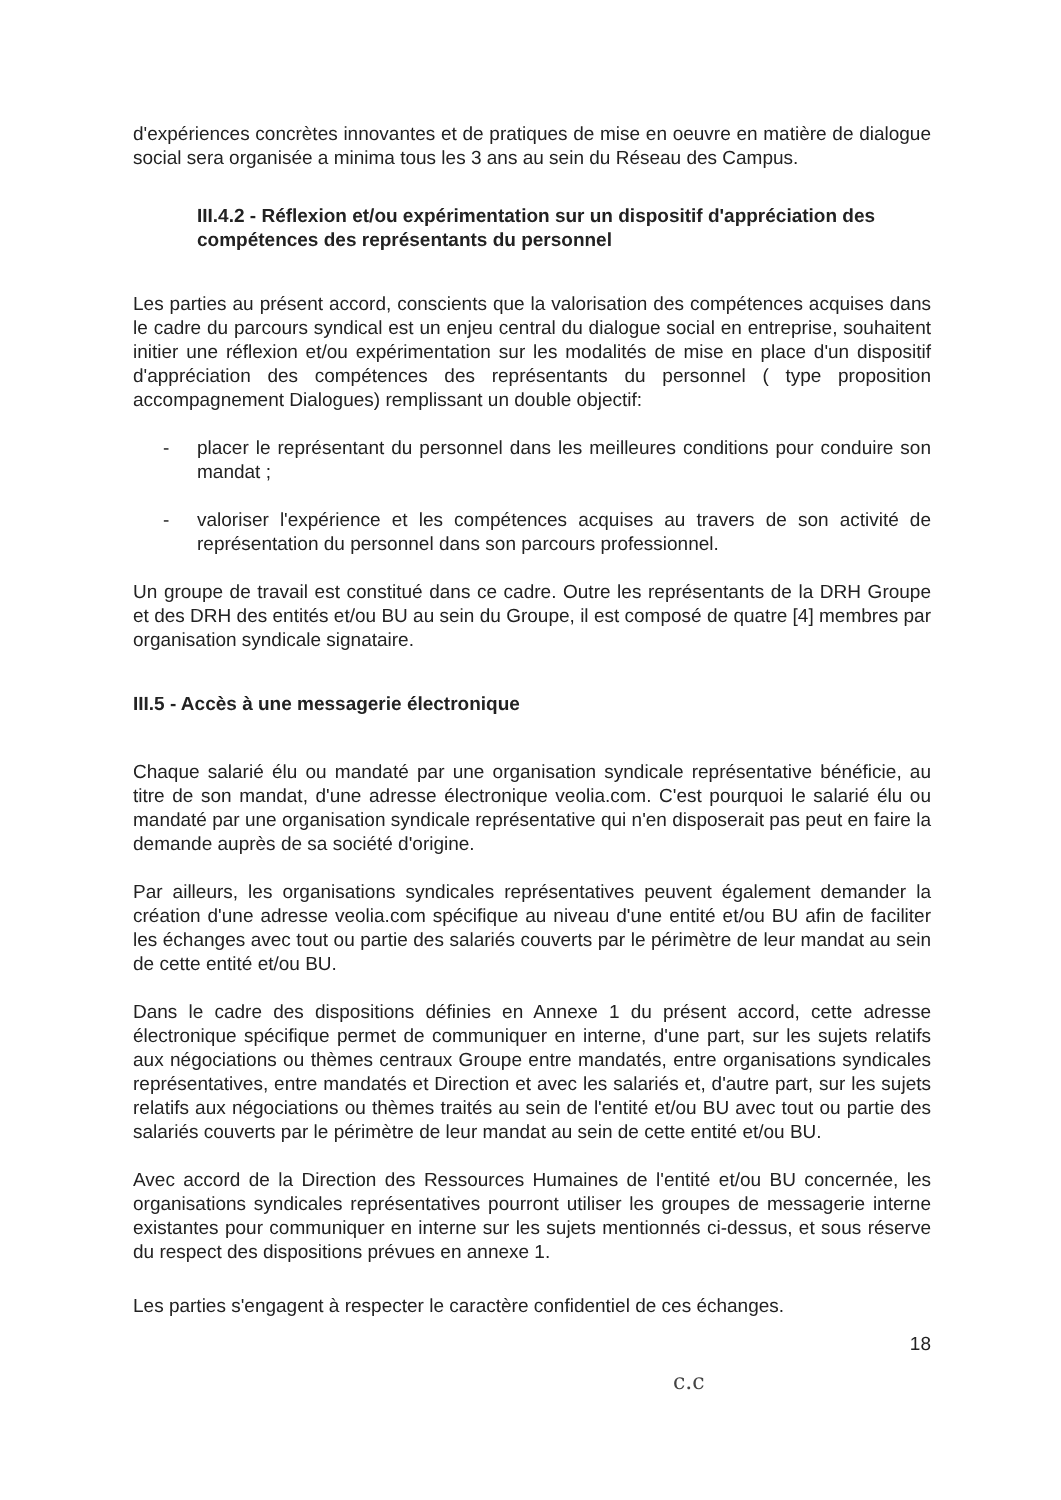d'expériences concrètes innovantes et de pratiques de mise en oeuvre en matière de dialogue social sera organisée a minima tous les 3 ans au sein du Réseau des Campus.
III.4.2 - Réflexion et/ou expérimentation sur un dispositif d'appréciation des compétences des représentants du personnel
Les parties au présent accord, conscients que la valorisation des compétences acquises dans le cadre du parcours syndical est un enjeu central du dialogue social en entreprise, souhaitent initier une réflexion et/ou expérimentation sur les modalités de mise en place d'un dispositif d'appréciation des compétences des représentants du personnel ( type proposition accompagnement Dialogues) remplissant un double objectif:
- placer le représentant du personnel dans les meilleures conditions pour conduire son mandat ;
- valoriser l'expérience et les compétences acquises au travers de son activité de représentation du personnel dans son parcours professionnel.
Un groupe de travail est constitué dans ce cadre. Outre les représentants de la DRH Groupe et des DRH des entités et/ou BU au sein du Groupe, il est composé de quatre [4] membres par organisation syndicale signataire.
III.5 - Accès à une messagerie électronique
Chaque salarié élu ou mandaté par une organisation syndicale représentative bénéficie, au titre de son mandat, d'une adresse électronique veolia.com. C'est pourquoi le salarié élu ou mandaté par une organisation syndicale représentative qui n'en disposerait pas peut en faire la demande auprès de sa société d'origine.
Par ailleurs, les organisations syndicales représentatives peuvent également demander la création d'une adresse veolia.com spécifique au niveau d'une entité et/ou BU afin de faciliter les échanges avec tout ou partie des salariés couverts par le périmètre de leur mandat au sein de cette entité et/ou BU.
Dans le cadre des dispositions définies en Annexe 1 du présent accord, cette adresse électronique spécifique permet de communiquer en interne, d'une part, sur les sujets relatifs aux négociations ou thèmes centraux Groupe entre mandatés, entre organisations syndicales représentatives, entre mandatés et Direction et avec les salariés et, d'autre part, sur les sujets relatifs aux négociations ou thèmes traités au sein de l'entité et/ou BU avec tout ou partie des salariés couverts par le périmètre de leur mandat au sein de cette entité et/ou BU.
Avec accord de la Direction des Ressources Humaines de l'entité et/ou BU concernée, les organisations syndicales représentatives pourront utiliser les groupes de messagerie interne existantes pour communiquer en interne sur les sujets mentionnés ci-dessus, et sous réserve du respect des dispositions prévues en annexe 1.
Les parties s'engagent à respecter le caractère confidentiel de ces échanges.
18
c.c